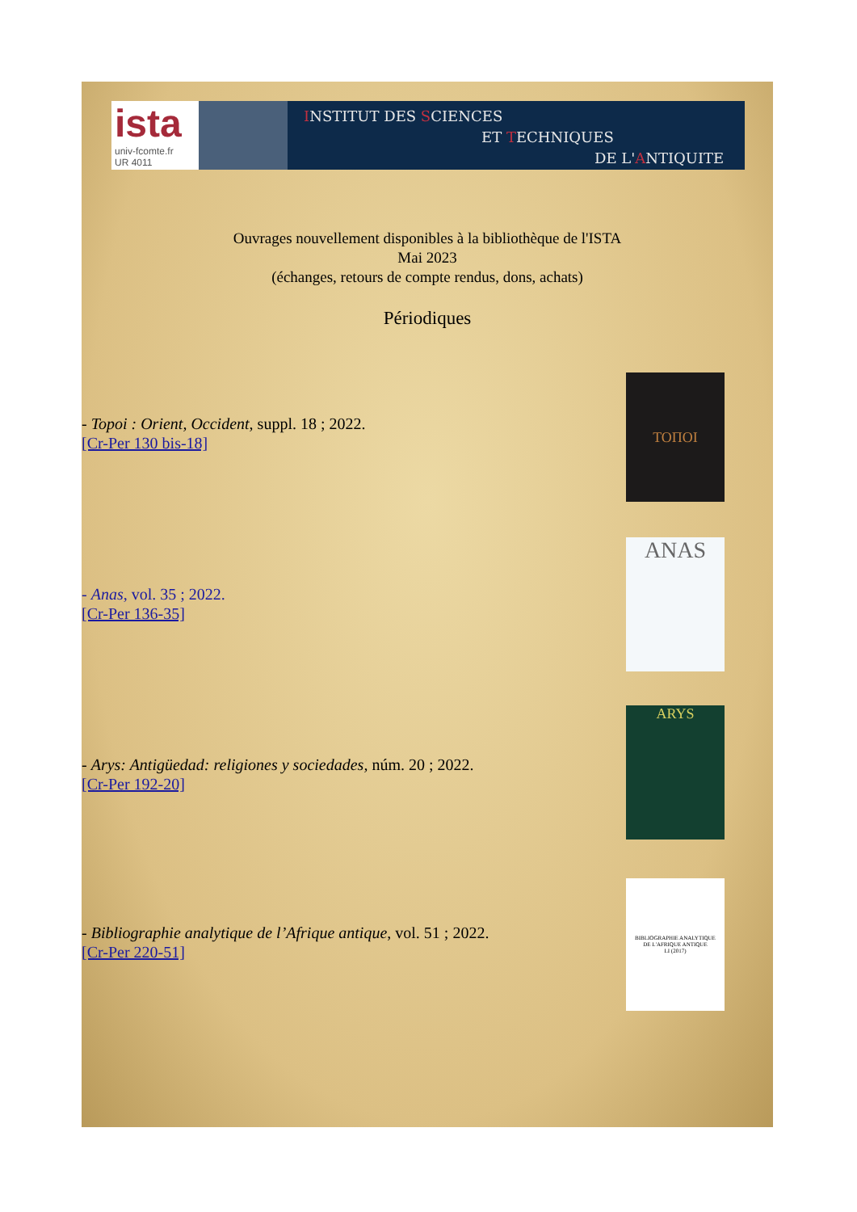ista
univ-fcomte.fr
UR 4011
INSTITUT DES SCIENCES
ET TECHNIQUES
DE L'ANTIQUITE
Ouvrages nouvellement disponibles à la bibliothèque de l'ISTA
Mai 2023
(échanges, retours de compte rendus, dons, achats)
Périodiques
- Topoi : Orient, Occident, suppl. 18 ; 2022.
[Cr-Per 130 bis-18]
ΤΟΠΟΙ
- Anas, vol. 35 ; 2022.
[Cr-Per 136-35]
ANAS
- Arys: Antigüedad: religiones y sociedades, núm. 20 ; 2022.
[Cr-Per 192-20]
ARYS
- Bibliographie analytique de l’Afrique antique, vol. 51 ; 2022.
[Cr-Per 220-51]
BIBLIOGRAPHIE ANALYTIQUE
DE L'AFRIQUE ANTIQUE
LI (2017)